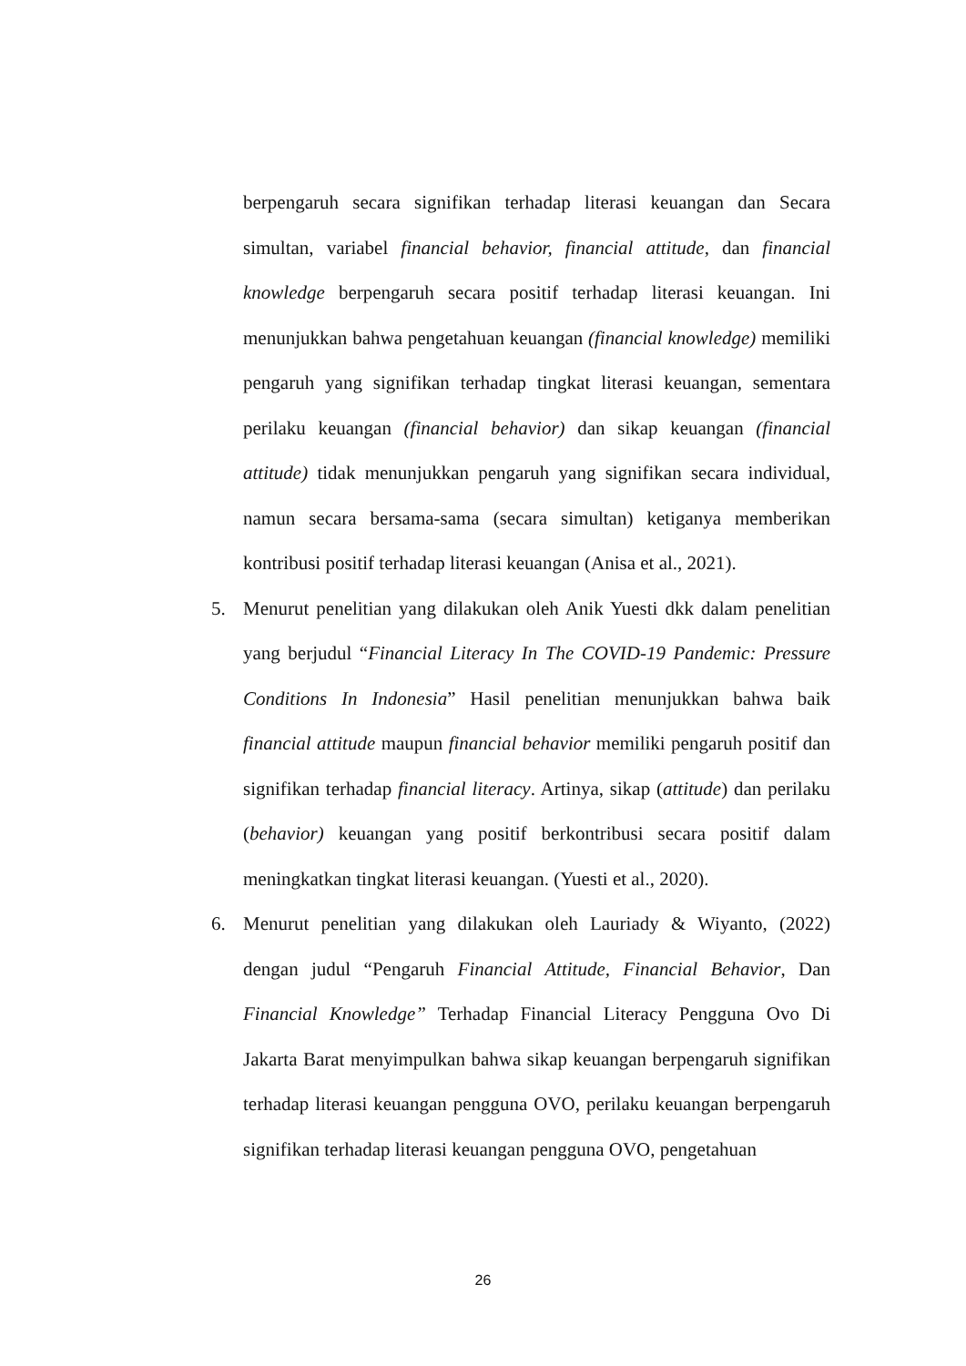berpengaruh secara signifikan terhadap literasi keuangan dan Secara simultan, variabel financial behavior, financial attitude, dan financial knowledge berpengaruh secara positif terhadap literasi keuangan. Ini menunjukkan bahwa pengetahuan keuangan (financial knowledge) memiliki pengaruh yang signifikan terhadap tingkat literasi keuangan, sementara perilaku keuangan (financial behavior) dan sikap keuangan (financial attitude) tidak menunjukkan pengaruh yang signifikan secara individual, namun secara bersama-sama (secara simultan) ketiganya memberikan kontribusi positif terhadap literasi keuangan (Anisa et al., 2021).
5. Menurut penelitian yang dilakukan oleh Anik Yuesti dkk dalam penelitian yang berjudul “Financial Literacy In The COVID-19 Pandemic: Pressure Conditions In Indonesia” Hasil penelitian menunjukkan bahwa baik financial attitude maupun financial behavior memiliki pengaruh positif dan signifikan terhadap financial literacy. Artinya, sikap (attitude) dan perilaku (behavior) keuangan yang positif berkontribusi secara positif dalam meningkatkan tingkat literasi keuangan. (Yuesti et al., 2020).
6. Menurut penelitian yang dilakukan oleh Lauriady & Wiyanto, (2022) dengan judul “Pengaruh Financial Attitude, Financial Behavior, Dan Financial Knowledge” Terhadap Financial Literacy Pengguna Ovo Di Jakarta Barat menyimpulkan bahwa sikap keuangan berpengaruh signifikan terhadap literasi keuangan pengguna OVO, perilaku keuangan berpengaruh signifikan terhadap literasi keuangan pengguna OVO, pengetahuan
26